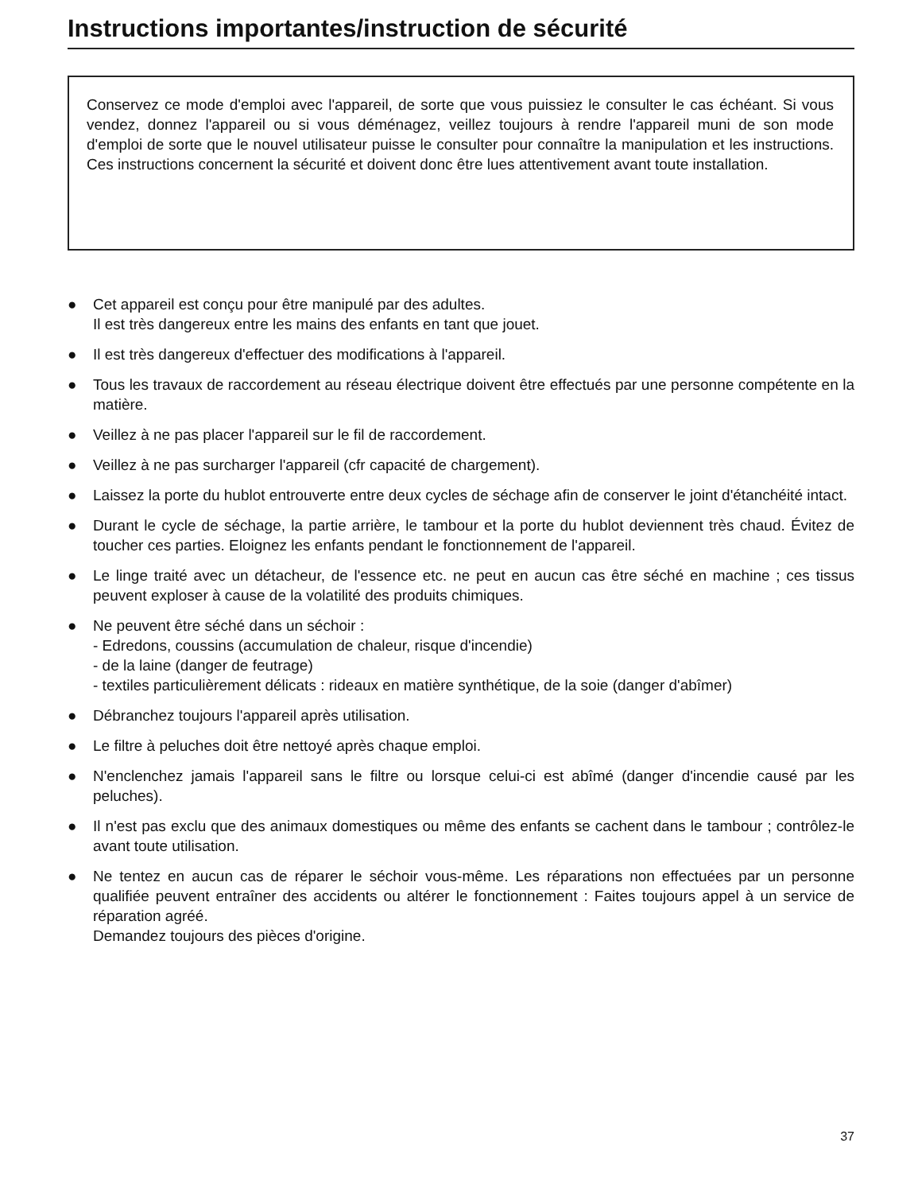Instructions importantes/instruction de sécurité
Conservez ce mode d'emploi avec l'appareil, de sorte que vous puissiez le consulter le cas échéant. Si vous vendez, donnez l'appareil ou si vous déménagez, veillez toujours à rendre l'appareil muni de son mode d'emploi de sorte que le nouvel utilisateur puisse le consulter pour connaître la manipulation et les instructions. Ces instructions concernent la sécurité et doivent donc être lues attentivement avant toute installation.
● Cet appareil est conçu pour être manipulé par des adultes.
Il est très dangereux entre les mains des enfants en tant que jouet.
● Il est très dangereux d'effectuer des modifications à l'appareil.
● Tous les travaux de raccordement au réseau électrique doivent être effectués par une personne compétente en la matière.
● Veillez à ne pas placer l'appareil sur le fil de raccordement.
● Veillez à ne pas surcharger l'appareil (cfr capacité de chargement).
● Laissez la porte du hublot entrouverte entre deux cycles de séchage afin de conserver le joint d'étanchéité intact.
● Durant le cycle de séchage, la partie arrière, le tambour et la porte du hublot deviennent très chaud. Évitez de toucher ces parties. Eloignez les enfants pendant le fonctionnement de l'appareil.
● Le linge traité avec un détacheur, de l'essence etc. ne peut en aucun cas être séché en machine ; ces tissus peuvent exploser à cause de la volatilité des produits chimiques.
● Ne peuvent être séché dans un séchoir :
- Edredons, coussins (accumulation de chaleur, risque d'incendie)
- de la laine (danger de feutrage)
- textiles particulièrement délicats : rideaux en matière synthétique, de la soie (danger d'abîmer)
● Débranchez toujours l'appareil après utilisation.
● Le filtre à peluches doit être nettoyé après chaque emploi.
● N'enclenchez jamais l'appareil sans le filtre ou lorsque celui-ci est abîmé (danger d'incendie causé par les peluches).
● Il n'est pas exclu que des animaux domestiques ou même des enfants se cachent dans le tambour ; contrôlez-le avant toute utilisation.
● Ne tentez en aucun cas de réparer le séchoir vous-même. Les réparations non effectuées par un personne qualifiée peuvent entraîner des accidents ou altérer le fonctionnement : Faites toujours appel à un service de réparation agréé.
Demandez toujours des pièces d'origine.
37